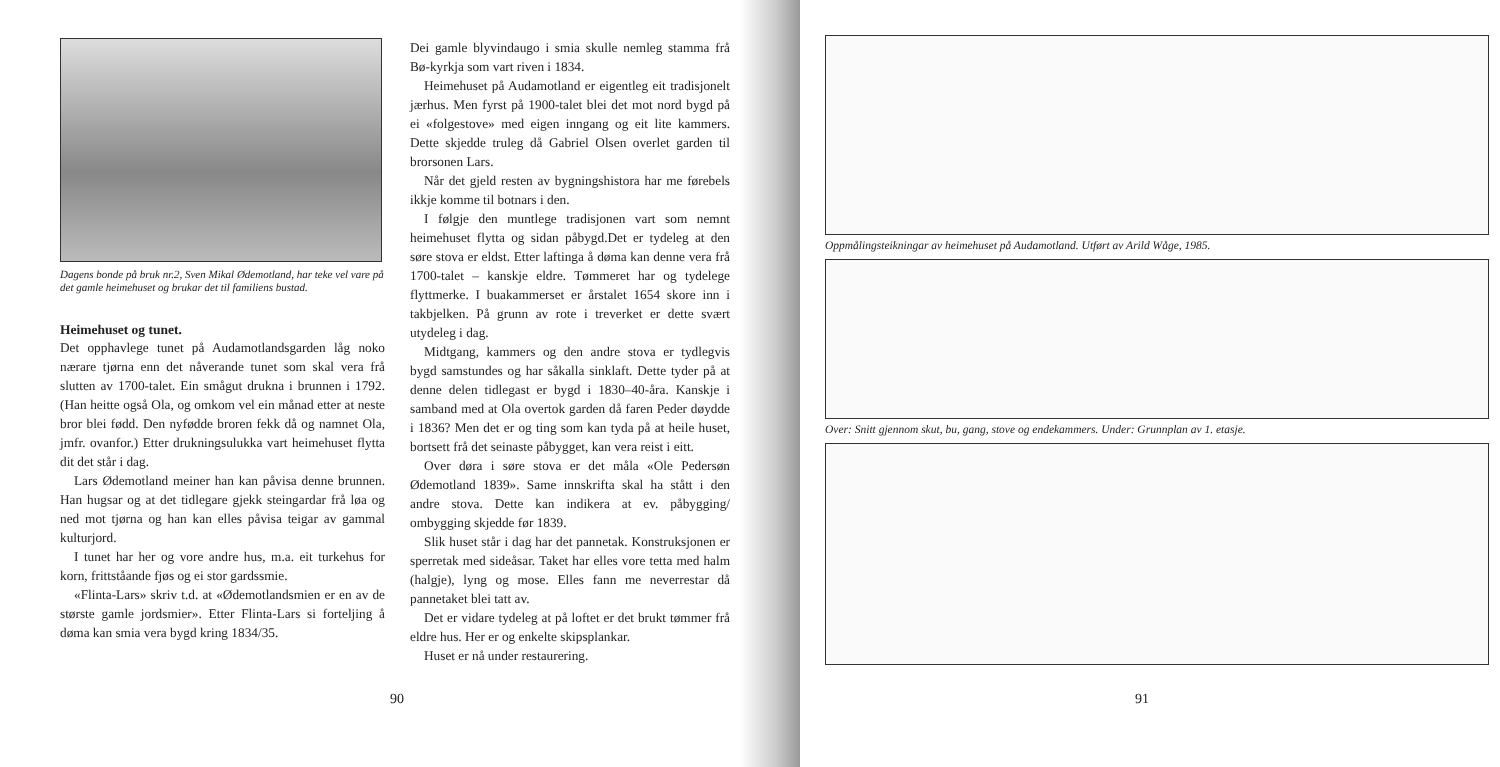Dagens bonde på bruk nr.2, Sven Mikal Ødemotland, har teke vel vare på det gamle heimehuset og brukar det til familiens bustad.
Heimehuset og tunet.
Det opphavlege tunet på Audamotlandsgarden låg noko nærare tjørna enn det nåverande tunet som skal vera frå slutten av 1700-talet. Ein smågut drukna i brunnen i 1792. (Han heitte også Ola, og omkom vel ein månad etter at neste bror blei fødd. Den nyfødde broren fekk då og namnet Ola, jmfr. ovanfor.) Etter drukningsulukka vart heimehuset flytta dit det står i dag.
Lars Ødemotland meiner han kan påvisa denne brunnen. Han hugsar og at det tidlegare gjekk steingardar frå løa og ned mot tjørna og han kan elles påvisa teigar av gammal kulturjord.
I tunet har her og vore andre hus, m.a. eit turkehus for korn, frittståande fjøs og ei stor gardssmie.
«Flinta-Lars» skriv t.d. at «Ødemotlandsmien er en av de største gamle jordsmier». Etter Flinta-Lars si forteljing å døma kan smia vera bygd kring 1834/35.
Dei gamle blyvindaugo i smia skulle nemleg stamma frå Bø-kyrkja som vart riven i 1834.
Heimehuset på Audamotland er eigentleg eit tradisjonelt jærhus. Men fyrst på 1900-talet blei det mot nord bygd på ei «folgestove» med eigen inngang og eit lite kammers. Dette skjedde truleg då Gabriel Olsen overlet garden til brorsonen Lars.
Når det gjeld resten av bygningshistora har me førebels ikkje komme til botnars i den.
I følgje den muntlege tradisjonen vart som nemnt heimehuset flytta og sidan påbygd.Det er tydeleg at den søre stova er eldst. Etter laftinga å døma kan denne vera frå 1700-talet – kanskje eldre. Tømmeret har og tydelege flyttmerke. I buakammerset er årstalet 1654 skore inn i takbjelken. På grunn av rote i treverket er dette svært utydeleg i dag.
Midtgang, kammers og den andre stova er tydlegvis bygd samstundes og har såkalla sinklaft. Dette tyder på at denne delen tidlegast er bygd i 1830–40-åra. Kanskje i samband med at Ola overtok garden då faren Peder døydde i 1836? Men det er og ting som kan tyda på at heile huset, bortsett frå det seinaste påbygget, kan vera reist i eitt.
Over døra i søre stova er det måla «Ole Pedersøn Ødemotland 1839». Same innskrifta skal ha stått i den andre stova. Dette kan indikera at ev. påbygging/ ombygging skjedde før 1839.
Slik huset står i dag har det pannetak. Konstruksjonen er sperretak med sideåsar. Taket har elles vore tetta med halm (halgje), lyng og mose. Elles fann me neverrestar då pannetaket blei tatt av.
Det er vidare tydeleg at på loftet er det brukt tømmer frå eldre hus. Her er og enkelte skipsplankar.
Huset er nå under restaurering.
90
Oppmålingsteikningar av heimehuset på Audamotland. Utført av Arild Wåge, 1985.
Over: Snitt gjennom skut, bu, gang, stove og endekammers. Under: Grunnplan av 1. etasje.
91